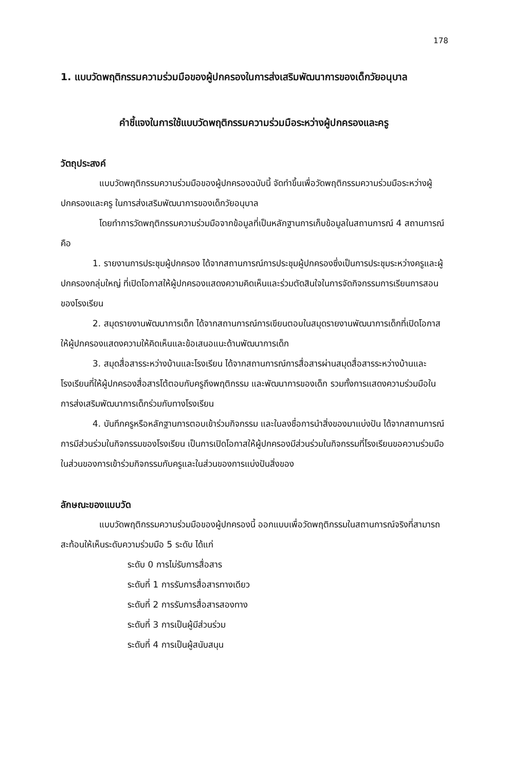178
1. แบบวัดพฤติกรรมความร่วมมือของผู้ปกครองในการส่งเสริมพัฒนาการของเด็กวัยอนุบาล
คำชี้แจงในการใช้แบบวัดพฤติกรรมความร่วมมือระหว่างผู้ปกครองและครู
วัตถุประสงค์
แบบวัดพฤติกรรมความร่วมมือของผู้ปกครองฉบับนี้ จัดทำขึ้นเพื่อวัดพฤติกรรมความร่วมมือระหว่างผู้ปกครองและครู ในการส่งเสริมพัฒนาการของเด็กวัยอนุบาล
โดยทำการวัดพฤติกรรมความร่วมมือจากข้อมูลที่เป็นหลักฐานการเก็บข้อมูลในสถานการณ์ 4 สถานการณ์ คือ
1. รายงานการประชุมผู้ปกครอง ได้จากสถานการณ์การประชุมผู้ปกครองซึ่งเป็นการประชุมระหว่างครูและผู้ปกครองกลุ่มใหญ่ ที่เปิดโอกาสให้ผู้ปกครองแสดงความคิดเห็นและร่วมตัดสินใจในการจัดกิจกรรมการเรียนการสอนของโรงเรียน
2. สมุดรายงานพัฒนาการเด็ก ได้จากสถานการณ์การเขียนตอบในสมุดรายงานพัฒนาการเด็กที่เปิดโอกาสให้ผู้ปกครองแสดงความให้คิดเห็นและข้อเสนอแนะด้านพัฒนาการเด็ก
3. สมุดสื่อสารระหว่างบ้านและโรงเรียน ได้จากสถานการณ์การสื่อสารผ่านสมุดสื่อสารระหว่างบ้านและโรงเรียนที่ให้ผู้ปกครองสื่อสารโต้ตอบกับครูถึงพฤติกรรม และพัฒนาการของเด็ก รวมทั้งการแสดงความร่วมมือในการส่งเสริมพัฒนาการเด็กร่วมกับทางโรงเรียน
4. บันทึกครูหรือหลักฐานการตอบเข้าร่วมกิจกรรม และใบลงชื่อการนำสิ่งของมาแบ่งปัน ได้จากสถานการณ์การมีส่วนร่วมในกิจกรรมของโรงเรียน เป็นการเปิดโอกาสให้ผู้ปกครองมีส่วนร่วมในกิจกรรมที่โรงเรียนขอความร่วมมือในส่วนของการเข้าร่วมกิจกรรมกับครูและในส่วนของการแบ่งปันสิ่งของ
ลักษณะของแบบวัด
แบบวัดพฤติกรรมความร่วมมือของผู้ปกครองนี้ ออกแบบเพื่อวัดพฤติกรรมในสถานการณ์จริงที่สามารถสะท้อนให้เห็นระดับความร่วมมือ 5 ระดับ ได้แก่
ระดับ 0 การไม่รับการสื่อสาร
ระดับที่ 1 การรับการสื่อสารทางเดียว
ระดับที่ 2 การรับการสื่อสารสองทาง
ระดับที่ 3 การเป็นผู้มีส่วนร่วม
ระดับที่ 4 การเป็นผู้สนับสนุน